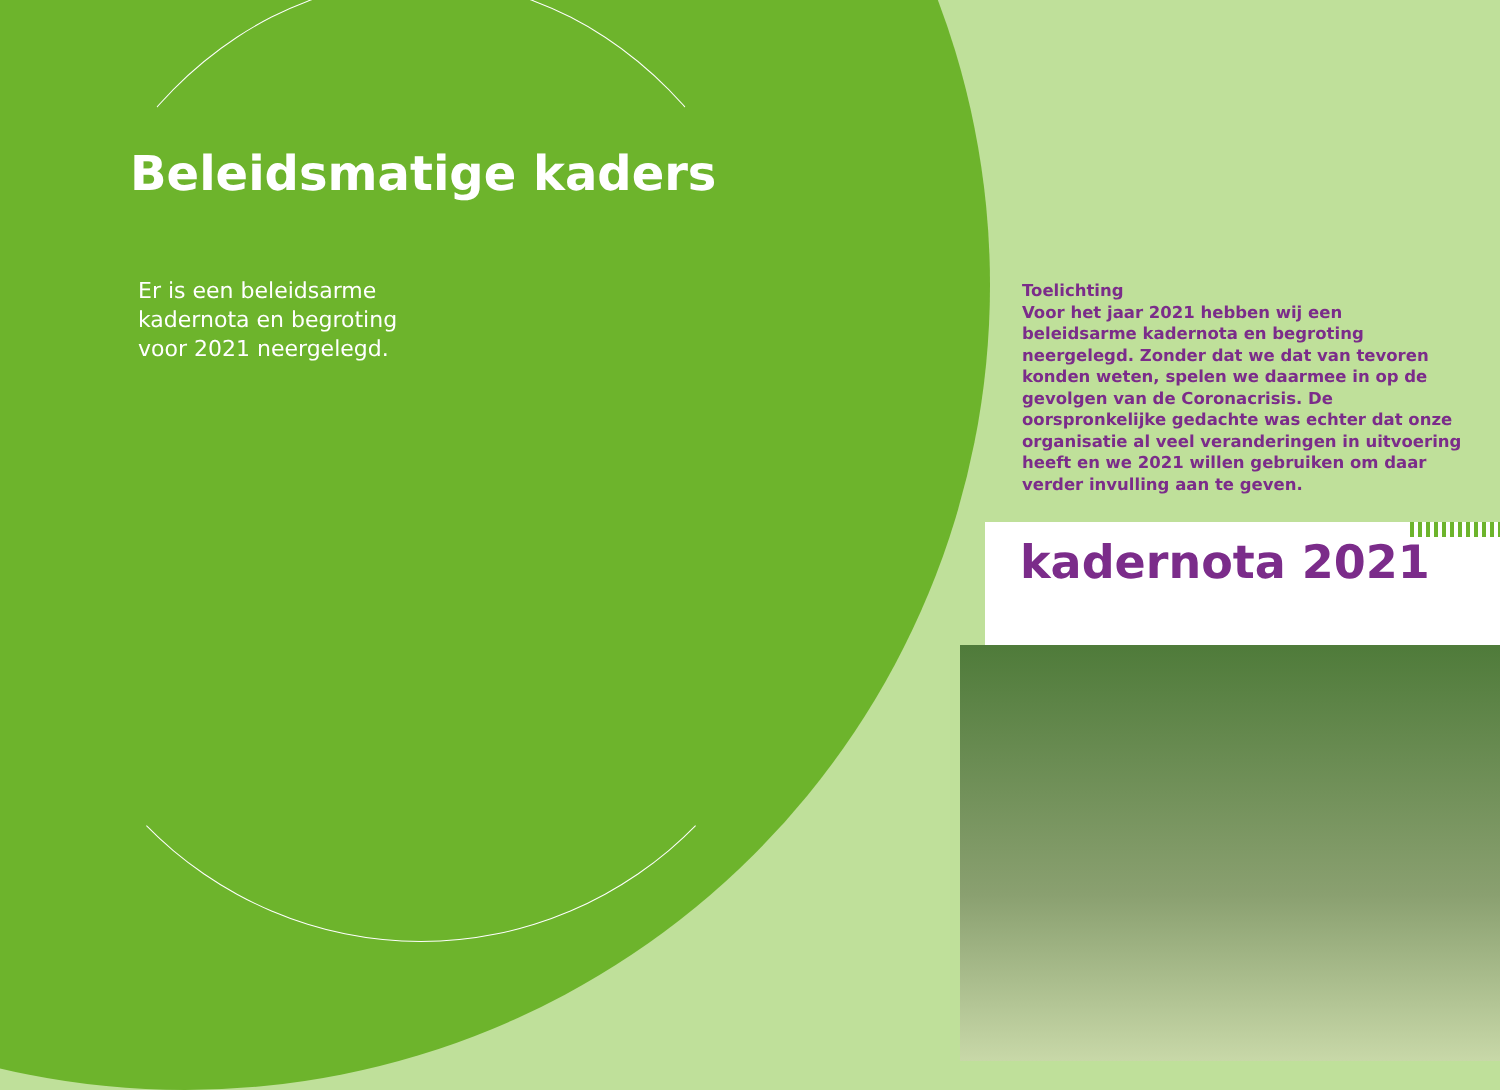Beleidsmatige kaders
Er is een beleidsarme kadernota en begroting voor 2021 neergelegd.
Toelichting
Voor het jaar 2021 hebben wij een beleidsarme kadernota en begroting neergelegd. Zonder dat we dat van tevoren konden weten, spelen we daarmee in op de gevolgen van de Coronacrisis. De oorspronkelijke gedachte was echter dat onze organisatie al veel veranderingen in uitvoering heeft en we 2021 willen gebruiken om daar verder invulling aan te geven.
kadernota 2021